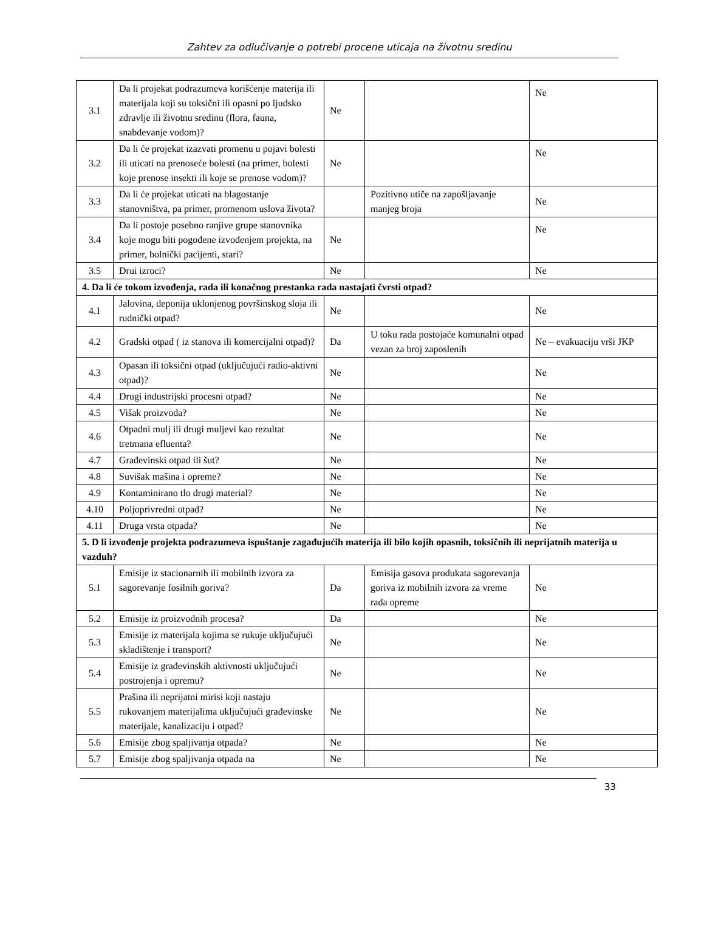Zahtev za odlučivanje o potrebi procene uticaja na životnu sredinu
| 3.1 | Da li projekat podrazumeva korišćenje materija ili materijala koji su toksični ili opasni po ljudsko zdravlje ili životnu sredinu (flora, fauna, snabdevanje vodom)? | Ne | | Ne |
| 3.2 | Da li će projekat izazvati promenu u pojavi bolesti ili uticati na prenoseće bolesti (na primer, bolesti koje prenose insekti ili koje se prenose vodom)? | Ne | | Ne |
| 3.3 | Da li će projekat uticati na blagostanje stanovništva, pa primer, promenom uslova života? | | Pozitivno utiče na zapošljavanje manjeg broja | Ne |
| 3.4 | Da li postoje posebno ranjive grupe stanovnika koje mogu biti pogođene izvođenjem projekta, na primer, bolnički pacijenti, stari? | Ne | | Ne |
| 3.5 | Drui izroci? | Ne | | Ne |
| 4. Da li će tokom izvođenja, rada ili konačnog prestanka rada nastajati čvrsti otpad? | | | | |
| 4.1 | Jalovina, deponija uklonjenog površinskog sloja ili rudnički otpad? | Ne | | Ne |
| 4.2 | Gradski otpad ( iz stanova ili komercijalni otpad)? | Da | U toku rada postojaće komunalni otpad vezan za broj zaposlenih | Ne – evakuaciju vrši JKP |
| 4.3 | Opasan ili toksični otpad (uključujući radio-aktivni otpad)? | Ne | | Ne |
| 4.4 | Drugi industrijski procesni otpad? | Ne | | Ne |
| 4.5 | Višak proizvoda? | Ne | | Ne |
| 4.6 | Otpadni mulj ili drugi muljevi kao rezultat tretmana efluenta? | Ne | | Ne |
| 4.7 | Građevinski otpad ili šut? | Ne | | Ne |
| 4.8 | Suvišak mašina i opreme? | Ne | | Ne |
| 4.9 | Kontaminirano tlo drugi material? | Ne | | Ne |
| 4.10 | Poljoprivredni otpad? | Ne | | Ne |
| 4.11 | Druga vrsta otpada? | Ne | | Ne |
| 5. D li izvođenje projekta podrazumeva ispuštanje zagađujućih materija ili bilo kojih opasnih, toksičnih ili neprijatnih materija u vazduh? | | | | |
| 5.1 | Emisije iz stacionarnih ili mobilnih izvora za sagorevanje fosilnih goriva? | Da | Emisija gasova produkata sagorevanja goriva iz mobilnih izvora za vreme rada opreme | Ne |
| 5.2 | Emisije iz proizvodnih procesa? | Da | | Ne |
| 5.3 | Emisije iz materijala kojima se rukuje uključujući skladištenje i transport? | Ne | | Ne |
| 5.4 | Emisije iz građevinskih aktivnosti uključujući postrojenja i opremu? | Ne | | Ne |
| 5.5 | Prašina ili neprijatni mirisi koji nastaju rukovanjem materijalima uključujući građevinske materijale, kanalizaciju i otpad? | Ne | | Ne |
| 5.6 | Emisije zbog spaljivanja otpada? | Ne | | Ne |
| 5.7 | Emisije zbog spaljivanja otpada na | Ne | | Ne |
33